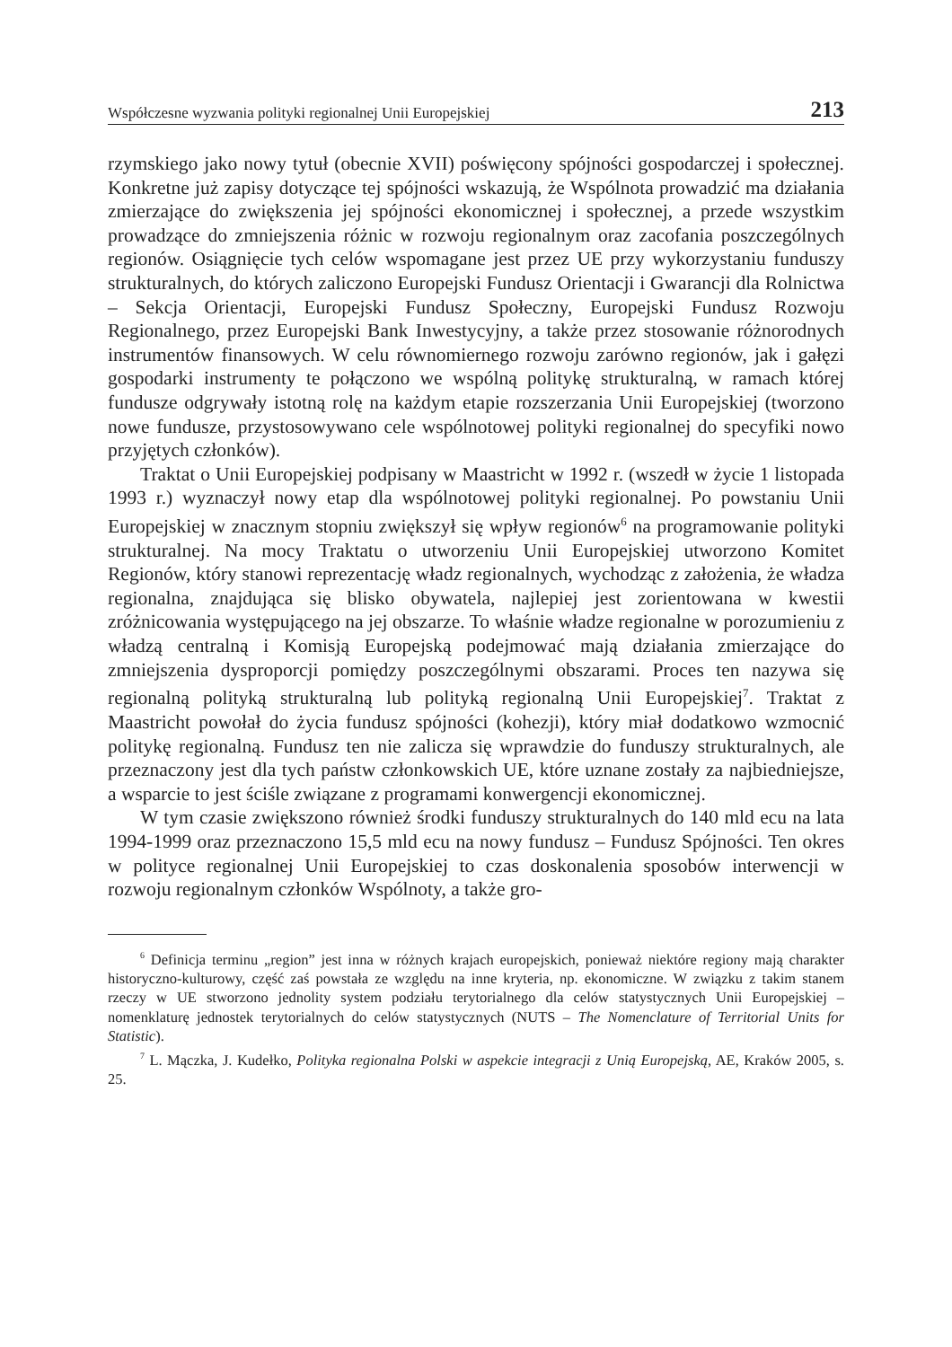Współczesne wyzwania polityki regionalnej Unii Europejskiej 213
rzymskiego jako nowy tytuł (obecnie XVII) poświęcony spójności gospodarczej i społecznej. Konkretne już zapisy dotyczące tej spójności wskazują, że Wspólnota prowadzić ma działania zmierzające do zwiększenia jej spójności ekonomicznej i społecznej, a przede wszystkim prowadzące do zmniejszenia różnic w rozwoju regionalnym oraz zacofania poszczególnych regionów. Osiągnięcie tych celów wspomagane jest przez UE przy wykorzystaniu funduszy strukturalnych, do których zaliczono Europejski Fundusz Orientacji i Gwarancji dla Rolnictwa – Sekcja Orientacji, Europejski Fundusz Społeczny, Europejski Fundusz Rozwoju Regionalnego, przez Europejski Bank Inwestycyjny, a także przez stosowanie różnorodnych instrumentów finansowych. W celu równomiernego rozwoju zarówno regionów, jak i gałęzi gospodarki instrumenty te połączono we wspólną politykę strukturalną, w ramach której fundusze odgrywały istotną rolę na każdym etapie rozszerzania Unii Europejskiej (tworzono nowe fundusze, przystosowywano cele wspólnotowej polityki regionalnej do specyfiki nowo przyjętych członków).
Traktat o Unii Europejskiej podpisany w Maastricht w 1992 r. (wszedł w życie 1 listopada 1993 r.) wyznaczył nowy etap dla wspólnotowej polityki regionalnej. Po powstaniu Unii Europejskiej w znacznym stopniu zwiększył się wpływ regionów<sup>6</sup> na programowanie polityki strukturalnej. Na mocy Traktatu o utworzeniu Unii Europejskiej utworzono Komitet Regionów, który stanowi reprezentację władz regionalnych, wychodząc z założenia, że władza regionalna, znajdująca się blisko obywatela, najlepiej jest zorientowana w kwestii zróżnicowania występującego na jej obszarze. To właśnie władze regionalne w porozumieniu z władzą centralną i Komisją Europejską podejmować mają działania zmierzające do zmniejszenia dysproporcji pomiędzy poszczególnymi obszarami. Proces ten nazywa się regionalną polityką strukturalną lub polityką regionalną Unii Europejskiej<sup>7</sup>. Traktat z Maastricht powołał do życia fundusz spójności (kohezji), który miał dodatkowo wzmocnić politykę regionalną. Fundusz ten nie zalicza się wprawdzie do funduszy strukturalnych, ale przeznaczony jest dla tych państw członkowskich UE, które uznane zostały za najbiedniejsze, a wsparcie to jest ściśle związane z programami konwergencji ekonomicznej.
W tym czasie zwiększono również środki funduszy strukturalnych do 140 mld ecu na lata 1994-1999 oraz przeznaczono 15,5 mld ecu na nowy fundusz – Fundusz Spójności. Ten okres w polityce regionalnej Unii Europejskiej to czas doskonalenia sposobów interwencji w rozwoju regionalnym członków Wspólnoty, a także gro-
<sup>6</sup> Definicja terminu „region” jest inna w różnych krajach europejskich, ponieważ niektóre regiony mają charakter historyczno-kulturowy, część zaś powstała ze względu na inne kryteria, np. ekonomiczne. W związku z takim stanem rzeczy w UE stworzono jednolity system podziału terytorialnego dla celów statystycznych Unii Europejskiej – nomenklaturę jednostek terytorialnych do celów statystycznych (NUTS – The Nomenclature of Territorial Units for Statistic).
<sup>7</sup> L. Mączka, J. Kudełko, Polityka regionalna Polski w aspekcie integracji z Unią Europejską, AE, Kraków 2005, s. 25.